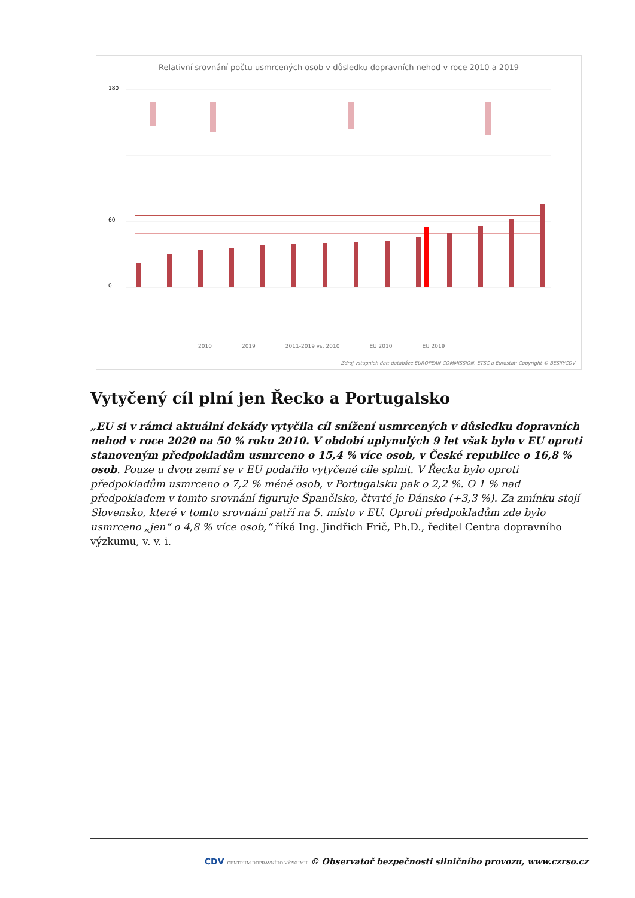Relativní srovnání počtu usmrcených osob v důsledku dopravních nehod v roce 2010 a 2019
180
60
0
2010 2019 2011-2019 vs. 2010 EU 2010 EU 2019
Zdroj vstupních dat: databáze EUROPEAN COMMISSION, ETSC a Eurostat; Copyright © BESIP/CDV
Vytyčený cíl plní jen Řecko a Portugalsko
„EU si v rámci aktuální dekády vytyčila cíl snížení usmrcených v důsledku dopravních nehod v roce 2020 na 50 % roku 2010. V období uplynulých 9 let však bylo v EU oproti stanoveným předpokladům usmrceno o 15,4 % více osob, v České republice o 16,8 % osob. Pouze u dvou zemí se v EU podařilo vytyčené cíle splnit. V Řecku bylo oproti předpokladům usmrceno o 7,2 % méně osob, v Portugalsku pak o 2,2 %. O 1 % nad předpokladem v tomto srovnání figuruje Španělsko, čtvrté je Dánsko (+3,3 %). Za zmínku stojí Slovensko, které v tomto srovnání patří na 5. místo v EU. Oproti předpokladům zde bylo usmrceno „jen“ o 4,8 % více osob,“ říká Ing. Jindřich Frič, Ph.D., ředitel Centra dopravního výzkumu, v. v. i.
CDV CENTRUM DOPRAVNÍHO VÝZKUMU © Observatoř bezpečnosti silničního provozu, www.czrso.cz